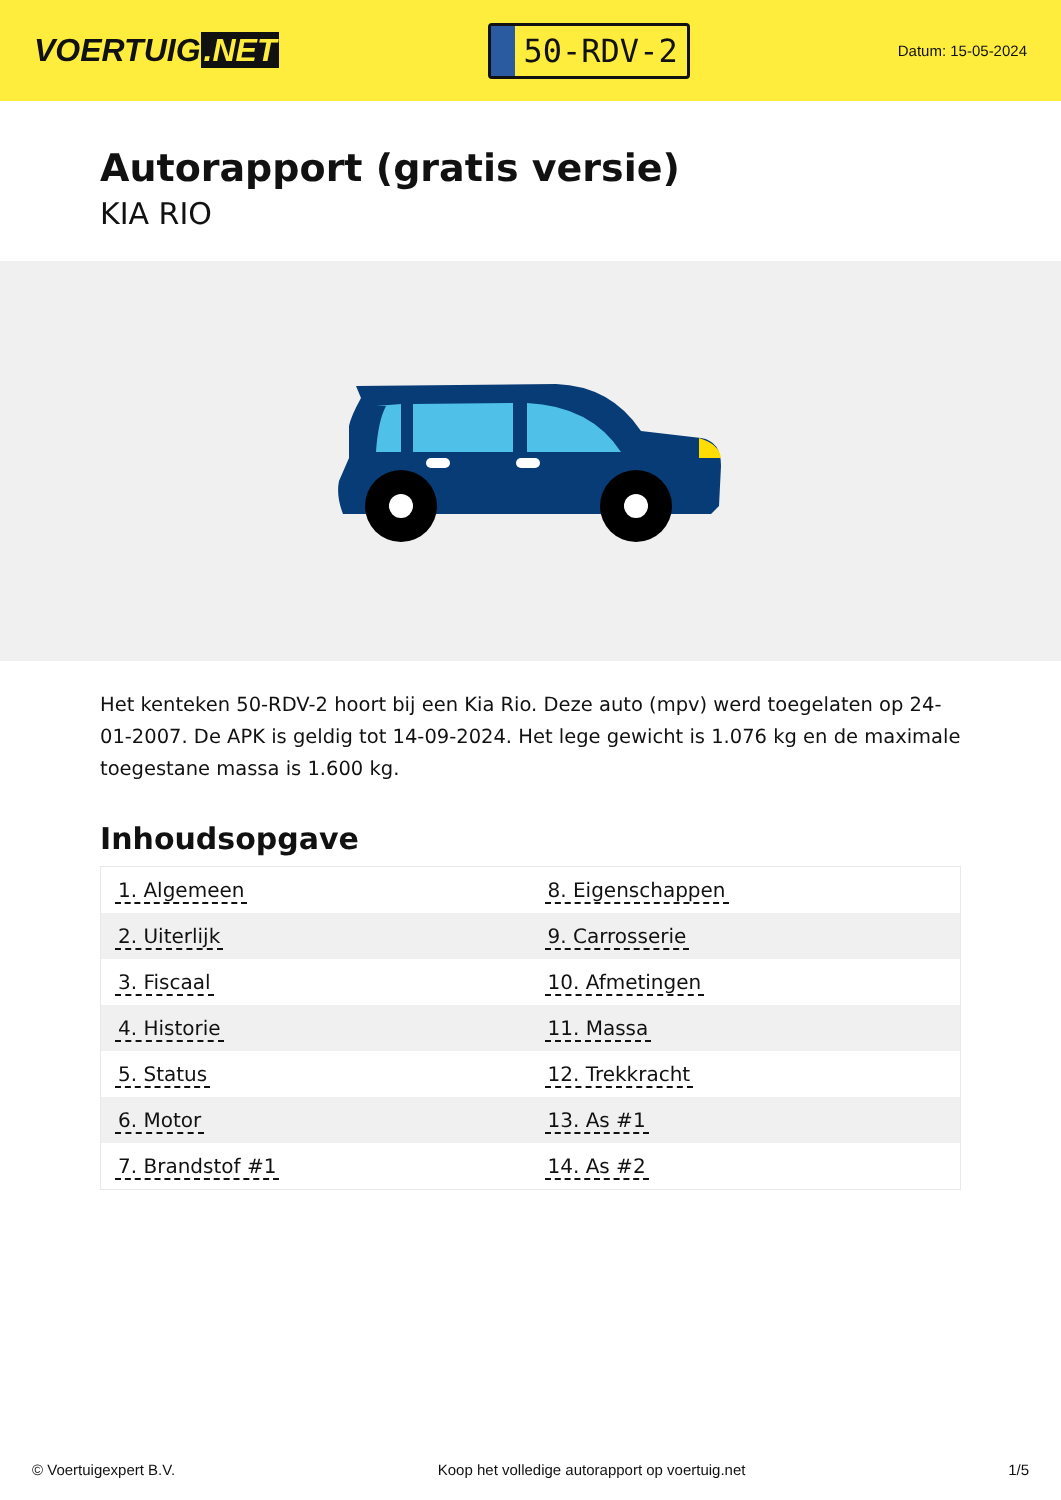VOERTUIG.NET
50-RDV-2
Datum: 15-05-2024
Autorapport (gratis versie)
KIA RIO
Het kenteken 50-RDV-2 hoort bij een Kia Rio. Deze auto (mpv) werd toegelaten op 24-01-2007. De APK is geldig tot 14-09-2024. Het lege gewicht is 1.076 kg en de maximale toegestane massa is 1.600 kg.
Inhoudsopgave
| 1. Algemeen | 8. Eigenschappen |
| 2. Uiterlijk | 9. Carrosserie |
| 3. Fiscaal | 10. Afmetingen |
| 4. Historie | 11. Massa |
| 5. Status | 12. Trekkracht |
| 6. Motor | 13. As #1 |
| 7. Brandstof #1 | 14. As #2 |
© Voertuigexpert B.V. Koop het volledige autorapport op voertuig.net
1/5